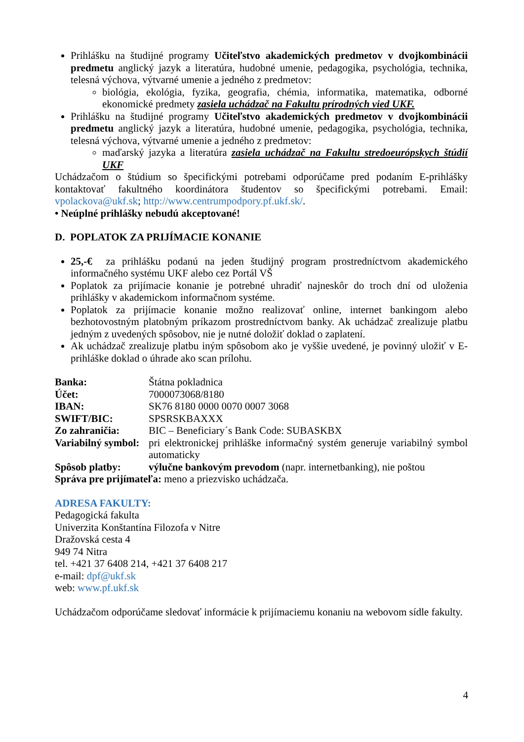Prihlášku na študijné programy Učiteľstvo akademických predmetov v dvojkombinácii predmetu anglický jazyk a literatúra, hudobné umenie, pedagogika, psychológia, technika, telesná výchova, výtvarné umenie a jedného z predmetov:
biológia, ekológia, fyzika, geografia, chémia, informatika, matematika, odborné ekonomické predmety zasiela uchádzač na Fakultu prírodných vied UKF.
Prihlášku na študijné programy Učiteľstvo akademických predmetov v dvojkombinácii predmetu anglický jazyk a literatúra, hudobné umenie, pedagogika, psychológia, technika, telesná výchova, výtvarné umenie a jedného z predmetov:
maďarský jazyka a literatúra zasiela uchádzač na Fakultu stredoeurópskych štúdií UKF
Uchádzačom o štúdium so špecifickými potrebami odporúčame pred podaním E-prihlášky kontaktovať fakultného koordinátora študentov so špecifickými potrebami. Email: vpolackova@ukf.sk; http://www.centrumpodpory.pf.ukf.sk/.
• Neúplné prihlášky nebudú akceptované!
D. POPLATOK ZA PRIJÍMACIE KONANIE
25,-€ za prihlášku podanú na jeden študijný program prostredníctvom akademického informačného systému UKF alebo cez Portál VŠ
Poplatok za prijímacie konanie je potrebné uhradiť najneskôr do troch dní od uloženia prihlášky v akademickom informačnom systéme.
Poplatok za prijímacie konanie možno realizovať online, internet bankingom alebo bezhotovostným platobným príkazom prostredníctvom banky. Ak uchádzač zrealizuje platbu jedným z uvedených spôsobov, nie je nutné doložiť doklad o zaplatení.
Ak uchádzač zrealizuje platbu iným spôsobom ako je vyššie uvedené, je povinný uložiť v E- prihláške doklad o úhrade ako scan prílohu.
| Banka: | Štátna pokladnica |
| Účet: | 7000073068/8180 |
| IBAN: | SK76 8180 0000 0070 0007 3068 |
| SWIFT/BIC: | SPSRSKBAXXX |
| Zo zahraničia: | BIC – Beneficiary´s Bank Code: SUBASKBX |
| Variabilný symbol: | pri elektronickej prihláške informačný systém generuje variabilný symbol automaticky |
| Spôsob platby: | výlučne bankovým prevodom (napr. internetbanking), nie poštou |
Správa pre prijímateľa: meno a priezvisko uchádzača.
ADRESA FAKULTY:
Pedagogická fakulta
Univerzita Konštantína Filozofa v Nitre
Dražovská cesta 4
949 74 Nitra
tel. +421 37 6408 214, +421 37 6408 217
e-mail: dpf@ukf.sk
web: www.pf.ukf.sk
Uchádzačom odporúčame sledovať informácie k prijímaciemu konaniu na webovom sídle fakulty.
4